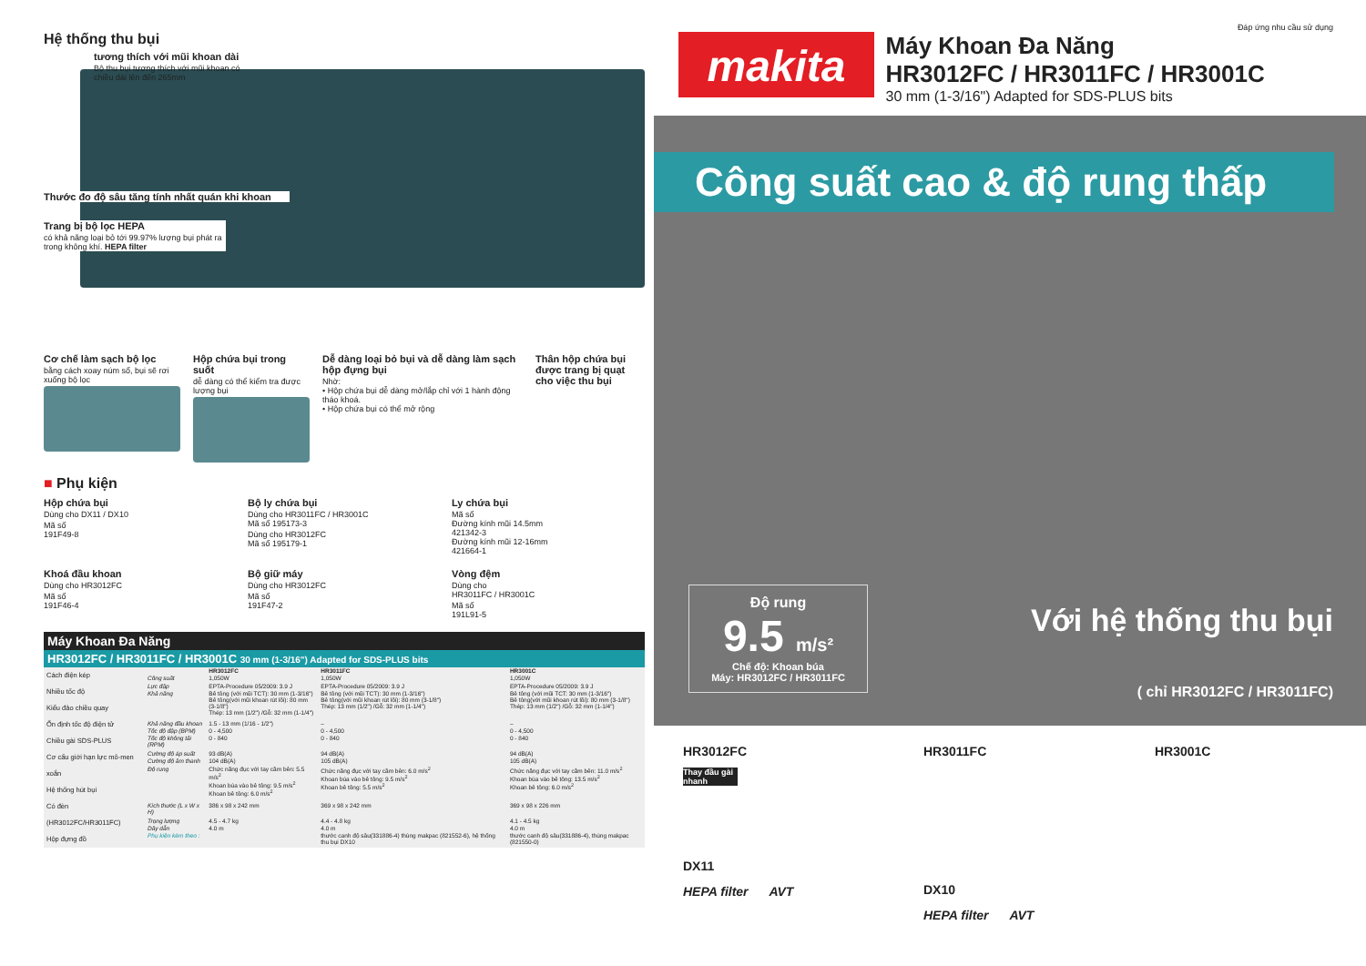Hệ thống thu bụi
tương thích với mũi khoan dài
Bộ thu bụi tương thích với mũi khoan có chiều dài lên đến 265mm
Thước đo độ sâu tăng tính nhất quán khi khoan
Trang bị bộ lọc HEPA
có khả năng loại bỏ tới 99.97% lượng bụi phát ra trong không khí. HEPA filter
Cơ chế làm sạch bộ lọc
bằng cách xoay núm số, bụi sẽ rơi xuống bộ lọc
Hộp chứa bụi trong suốt
dễ dàng có thể kiểm tra được lượng bụi
Dễ dàng loại bỏ bụi và dễ dàng làm sạch hộp đựng bụi
Nhờ:
• Hộp chứa bụi dễ dàng mở/lắp chỉ với 1 hành động tháo khoá.
• Hộp chứa bụi có thể mở rộng
Thân hộp chứa bụi được trang bị quạt cho việc thu bụi
■ Phụ kiện
Hộp chứa bụi
Dùng cho DX11 / DX10
Mã số
191F49-8
Bộ ly chứa bụi
Dùng cho HR3011FC / HR3001C
Mã số 195173-3
Dùng cho HR3012FC
Mã số 195179-1
Ly chứa bụi
Mã số
Đường kính mũi 14.5mm
421342-3
Đường kính mũi 12-16mm
421664-1
Khoá đầu khoan
Dùng cho HR3012FC
Mã số
191F46-4
Bộ giữ máy
Dùng cho HR3012FC
Mã số
191F47-2
Vòng đệm
Dùng cho
HR3011FC / HR3001C
Mã số
191L91-5
Máy Khoan Đa Năng
HR3012FC / HR3011FC / HR3001C 30 mm (1-3/16") Adapted for SDS-PLUS bits
| Cách điện kép Nhiều tốc độ Kiểu đảo chiều quay Ổn định tốc độ điện tử Chiều gài SDS-PLUS Cơ cấu giới hạn lực mô-men xoắn Hệ thống hút bụi Có đèn (HR3012FC/HR3011FC) Hộp đựng đồ | | HR3012FC | HR3011FC | HR3001C |
| | Công suất | 1,050W | 1,050W | 1,050W |
| | Lực đập | EPTA-Procedure 05/2009: 3.9 J | EPTA-Procedure 05/2009: 3.9 J | EPTA-Procedure 05/2009: 3.9 J |
| | Khả năng | Bê tông (với mũi TCT): 30 mm (1-3/16") Bê tông(với mũi khoan rút lõi): 80 mm (3-1/8") Thép: 13 mm (1/2") /Gỗ: 32 mm (1-1/4") | Bê tông (với mũi TCT): 30 mm (1-3/16") Bê tông(với mũi khoan rút lõi): 80 mm (3-1/8") Thép: 13 mm (1/2") /Gỗ: 32 mm (1-1/4") | Bê tông (với mũi TCT: 30 mm (1-3/16") Bê tông(với mũi khoan rút lõi): 80 mm (3-1/8") Thép: 13 mm (1/2") /Gỗ: 32 mm (1-1/4") |
| | Khả năng đầu khoan | 1.5 - 13 mm (1/16 - 1/2") | – | – |
| | Tốc độ đập (BPM) | 0 - 4,500 | 0 - 4,500 | 0 - 4,500 |
| | Tốc độ không tải (RPM) | 0 - 840 | 0 - 840 | 0 - 840 |
| | Cường độ áp suất | 93 dB(A) | 94 dB(A) | 94 dB(A) |
| | Cường độ âm thanh | 104 dB(A) | 105 dB(A) | 105 dB(A) |
| | Độ rung | Chức năng đục với tay cầm bên: 5.5 m/s<sup>2</sup> Khoan búa vào bê tông: 9.5 m/s<sup>2</sup> Khoan bê tông: 6.0 m/s<sup>2</sup> | Chức năng đục với tay cầm bên: 6.0 m/s<sup>2</sup> Khoan búa vào bê tông: 9.5 m/s<sup>2</sup> Khoan bê tông: 5.5 m/s<sup>2</sup> | Chức năng đục với tay cầm bên: 11.0 m/s<sup>2</sup> Khoan búa vào bê tông: 13.5 m/s<sup>2</sup> Khoan bê tông: 6.0 m/s<sup>2</sup> |
| | Kích thước (L x W x H) | 386 x 98 x 242 mm | 369 x 98 x 242 mm | 369 x 98 x 226 mm |
| | Trọng lượng | 4.5 - 4.7 kg | 4.4 - 4.8 kg | 4.1 - 4.5 kg |
| | Dây dẫn | 4.0 m | 4.0 m | 4.0 m |
| | Phụ kiện kèm theo : | | thước canh độ sâu(331886-4) thùng makpac (821552-6), hệ thống thu bụi DX10 | thước canh độ sâu(331886-4), thùng makpac (821550-0) |
Đáp ứng nhu cầu sử dụng
makita
Máy Khoan Đa Năng
HR3012FC / HR3011FC / HR3001C
30 mm (1-3/16") Adapted for SDS-PLUS bits
Công suất cao & độ rung thấp
Độ rung
9.5 m/s²
Chế độ: Khoan búa
Máy: HR3012FC / HR3011FC
Với hệ thống thu bụi
( chỉ HR3012FC / HR3011FC)
HR3012FC
Thay đầu gài nhanh
DX11
HEPA filter AVT
HR3011FC
DX10
HEPA filter AVT
HR3001C